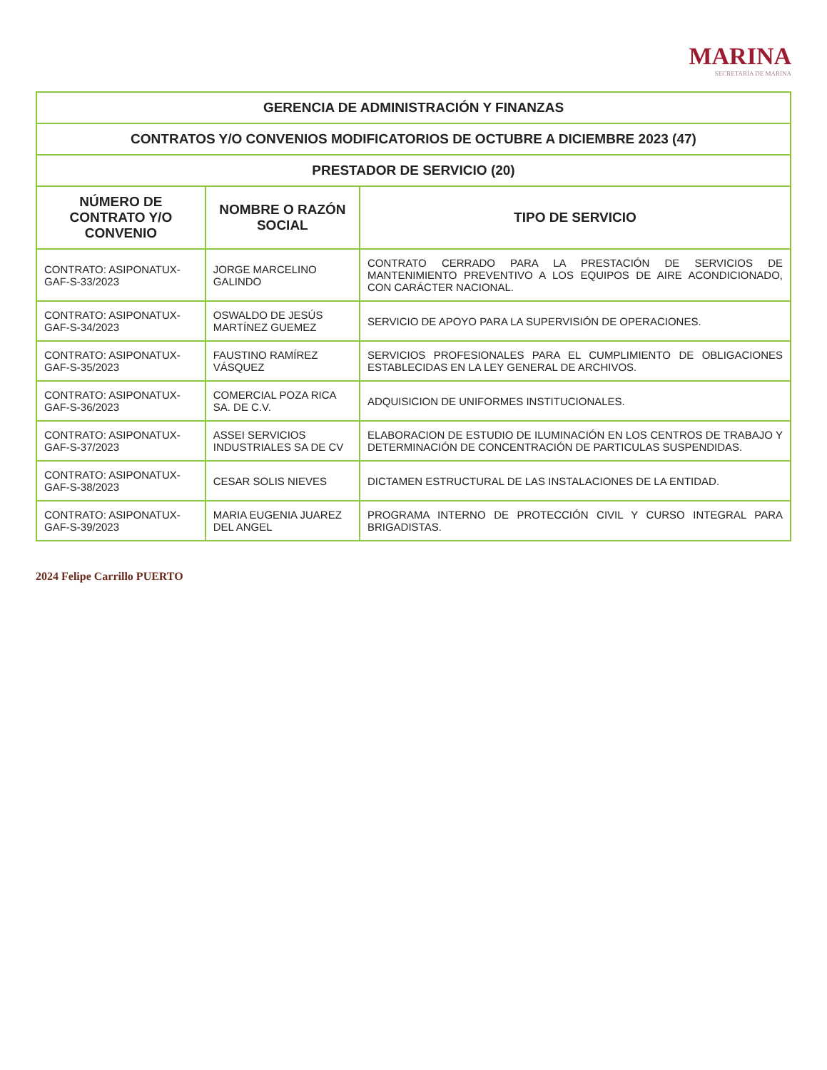MARINA
SECRETARÍA DE MARINA
| GERENCIA DE ADMINISTRACIÓN Y FINANZAS | | |
| CONTRATOS Y/O CONVENIOS MODIFICATORIOS DE OCTUBRE A DICIEMBRE 2023 (47) | | |
| PRESTADOR DE SERVICIO (20) | | |
| NÚMERO DE CONTRATO Y/O CONVENIO | NOMBRE O RAZÓN SOCIAL | TIPO DE SERVICIO |
| CONTRATO: ASIPONATUX-GAF-S-33/2023 | JORGE MARCELINO GALINDO | CONTRATO CERRADO PARA LA PRESTACIÓN DE SERVICIOS DE MANTENIMIENTO PREVENTIVO A LOS EQUIPOS DE AIRE ACONDICIONADO, CON CARÁCTER NACIONAL. |
| CONTRATO: ASIPONATUX-GAF-S-34/2023 | OSWALDO DE JESÚS MARTÍNEZ GUEMEZ | SERVICIO DE APOYO PARA LA SUPERVISIÓN DE OPERACIONES. |
| CONTRATO: ASIPONATUX-GAF-S-35/2023 | FAUSTINO RAMÍREZ VÁSQUEZ | SERVICIOS PROFESIONALES PARA EL CUMPLIMIENTO DE OBLIGACIONES ESTABLECIDAS EN LA LEY GENERAL DE ARCHIVOS. |
| CONTRATO: ASIPONATUX-GAF-S-36/2023 | COMERCIAL POZA RICA SA. DE C.V. | ADQUISICION DE UNIFORMES INSTITUCIONALES. |
| CONTRATO: ASIPONATUX-GAF-S-37/2023 | ASSEI SERVICIOS INDUSTRIALES SA DE CV | ELABORACION DE ESTUDIO DE ILUMINACIÓN EN LOS CENTROS DE TRABAJO Y DETERMINACIÓN DE CONCENTRACIÓN DE PARTICULAS SUSPENDIDAS. |
| CONTRATO: ASIPONATUX-GAF-S-38/2023 | CESAR SOLIS NIEVES | DICTAMEN ESTRUCTURAL DE LAS INSTALACIONES DE LA ENTIDAD. |
| CONTRATO: ASIPONATUX-GAF-S-39/2023 | MARIA EUGENIA JUAREZ DEL ANGEL | PROGRAMA INTERNO DE PROTECCIÓN CIVIL Y CURSO INTEGRAL PARA BRIGADISTAS. |
2024 Felipe Carrillo PUERTO